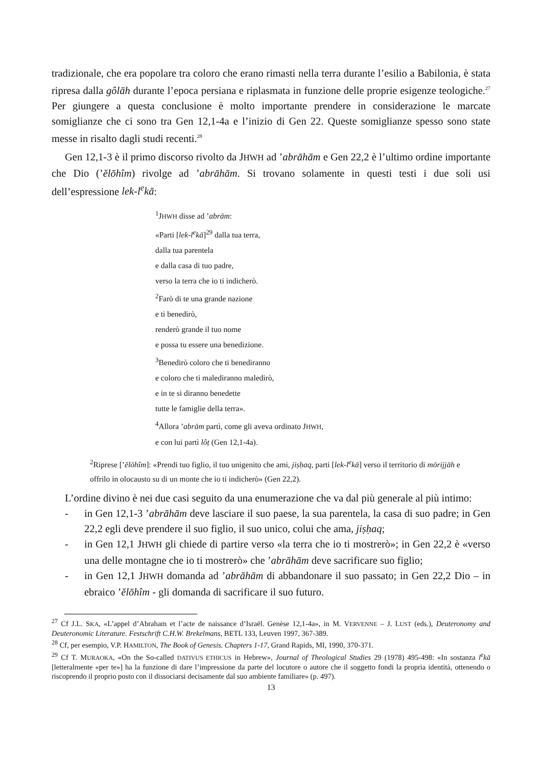tradizionale, che era popolare tra coloro che erano rimasti nella terra durante l’esilio a Babilonia, è stata ripresa dalla gôlāh durante l’epoca persiana e riplasmata in funzione delle proprie esigenze teologiche.<sup>27</sup> Per giungere a questa conclusione è molto importante prendere in considerazione le marcate somiglianze che ci sono tra Gen 12,1-4a e l’inizio di Gen 22. Queste somiglianze spesso sono state messe in risalto dagli studi recenti.<sup>28</sup>
Gen 12,1-3 è il primo discorso rivolto da JHWH ad ’abrāhām e Gen 22,2 è l’ultimo ordine importante che Dio (’ĕlōhîm) rivolge ad ’abrāhām. Si trovano solamente in questi testi i due soli usi dell’espressione lek-l<sup>e</sup>kā:
<sup>1</sup> JHWH disse ad ’abrām:
«Parti [lek-l<sup>e</sup>kā]<sup>29</sup> dalla tua terra,
dalla tua parentela
e dalla casa di tuo padre,
verso la terra che io ti indicherò.
<sup>2</sup> Farò di te una grande nazione
e ti benedirò,
renderò grande il tuo nome
e possa tu essere una benedizione.
<sup>3</sup> Benedirò coloro che ti benediranno
e coloro che ti malediranno maledirò,
e in te si diranno benedette
tutte le famiglie della terra».
<sup>4</sup> Allora ’abrām partì, come gli aveva ordinato JHWH,
e con lui partì lôṭ (Gen 12,1-4a).
<sup>2</sup> Riprese [’ĕlōhîm]: «Prendi tuo figlio, il tuo unigenito che ami, jiṣḥaq, parti [lek-l<sup>e</sup>kā] verso il territorio di mōrijjāh e offrilo in olocausto su di un monte che io ti indicherò» (Gen 22,2).
L’ordine divino è nei due casi seguito da una enumerazione che va dal più generale al più intimo:
- in Gen 12,1-3 ’abrāhām deve lasciare il suo paese, la sua parentela, la casa di suo padre; in Gen 22,2 egli deve prendere il suo figlio, il suo unico, colui che ama, jiṣḥaq;
- in Gen 12,1 JHWH gli chiede di partire verso «la terra che io ti mostrerò»; in Gen 22,2 è «verso una delle montagne che io ti mostrerò» che ’abrāhām deve sacrificare suo figlio;
- in Gen 12,1 JHWH domanda ad ’abrāhām di abbandonare il suo passato; in Gen 22,2 Dio – in ebraico ’ĕlōhîm - gli domanda di sacrificare il suo futuro.
<sup>27</sup> Cf J.L. SKA, «L’appel d’Abraham et l’acte de naissance d’Israël. Genèse 12,1-4a», in M. VERVENNE – J. LUST (eds.), Deuteronomy and Deuteronomic Literature. Festschrift C.H.W. Brekelmans, BETL 133, Leuven 1997, 367-389.
<sup>28</sup> Cf, per esempio, V.P. HAMILTON, The Book of Genesis. Chapters 1-17, Grand Rapids, MI, 1990, 370-371.
<sup>29</sup> Cf T. MURAOKA, «On the So-called DATIVUS ETHICUS in Hebrew», Journal of Theological Studies 29 (1978) 495-498: «In sostanza l<sup>e</sup>kā [letteralmente «per te»] ha la funzione di dare l’impressione da parte del locutore o autore che il soggetto fondi la propria identità, ottenendo o riscoprendo il proprio posto con il dissociarsi decisamente dal suo ambiente familiare» (p. 497).
13